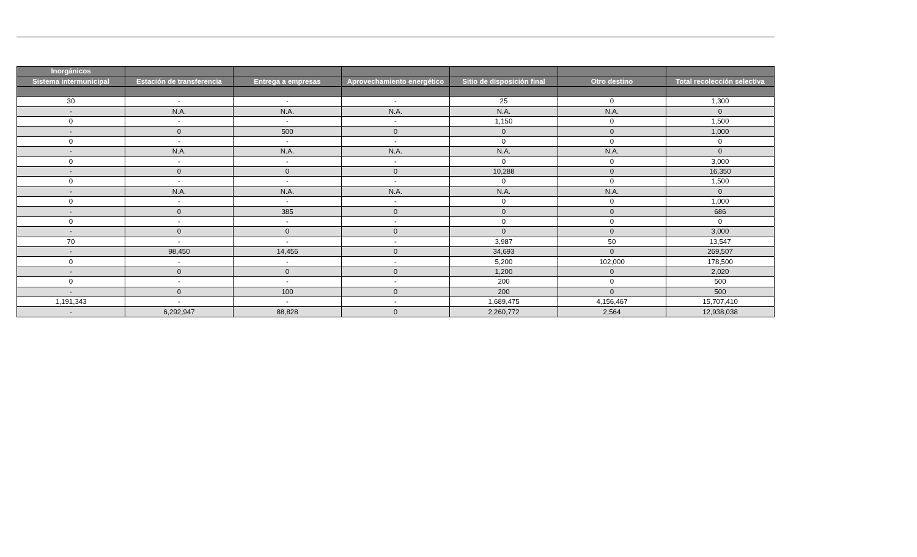| Inorgánicos | | | | | | |
| --- | --- | --- | --- | --- | --- | --- |
| Sistema intermunicipal | Estación de transferencia | Entrega a empresas | Aprovechamiento energético | Sitio de disposición final | Otro destino | Total recolección selectiva |
| 30 | - | - | - | 25 | 0 | 1,300 |
| - | N.A. | N.A. | N.A. | N.A. | N.A. | 0 |
| 0 | - | - | - | 1,150 | 0 | 1,500 |
| - | 0 | 500 | 0 | 0 | 0 | 1,000 |
| 0 | - | - | - | 0 | 0 | 0 |
| - | N.A. | N.A. | N.A. | N.A. | N.A. | 0 |
| 0 | - | - | - | 0 | 0 | 3,000 |
| - | 0 | 0 | 0 | 10,288 | 0 | 16,350 |
| 0 | - | - | - | 0 | 0 | 1,500 |
| - | N.A. | N.A. | N.A. | N.A. | N.A. | 0 |
| 0 | - | - | - | 0 | 0 | 1,000 |
| - | 0 | 385 | 0 | 0 | 0 | 686 |
| 0 | - | - | - | 0 | 0 | 0 |
| - | 0 | 0 | 0 | 0 | 0 | 3,000 |
| 70 | - | - | - | 3,987 | 50 | 13,547 |
| - | 98,450 | 14,456 | 0 | 34,693 | 0 | 269,507 |
| 0 | - | - | - | 5,200 | 102,000 | 178,500 |
| - | 0 | 0 | 0 | 1,200 | 0 | 2,020 |
| 0 | - | - | - | 200 | 0 | 500 |
| - | 0 | 100 | 0 | 200 | 0 | 500 |
| 1,191,343 | - | - | - | 1,689,475 | 4,156,467 | 15,707,410 |
| - | 6,292,947 | 88,828 | 0 | 2,260,772 | 2,564 | 12,938,038 |